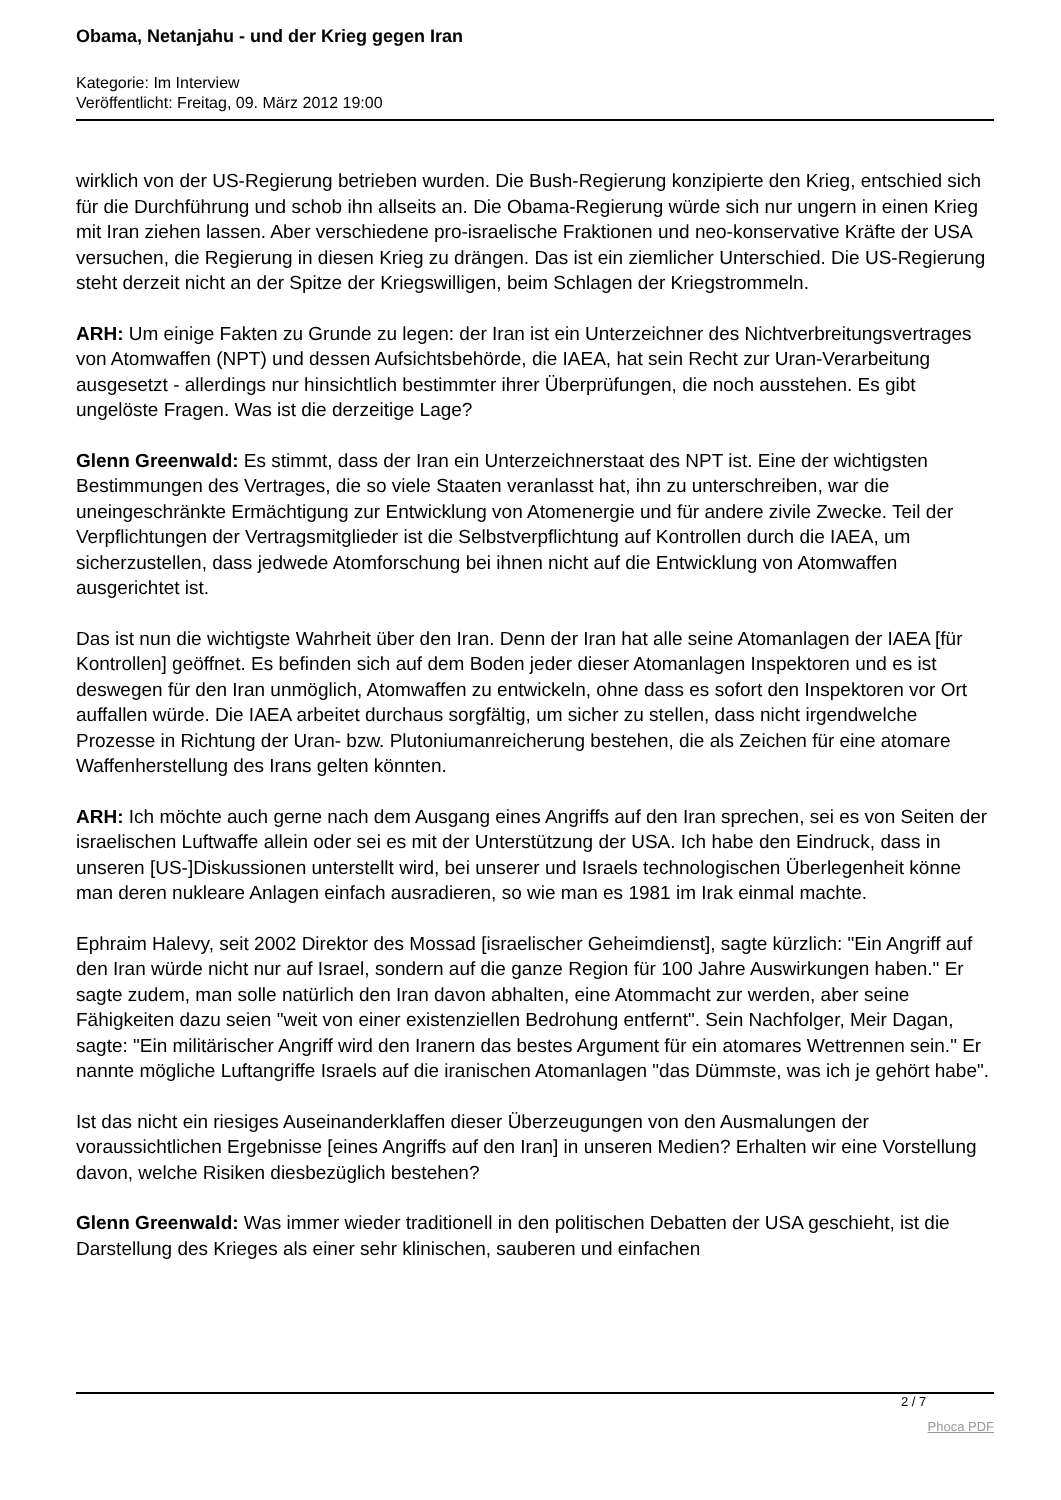Obama, Netanjahu - und der Krieg gegen Iran
Kategorie: Im Interview
Veröffentlicht: Freitag, 09. März 2012 19:00
wirklich von der US-Regierung betrieben wurden. Die Bush-Regierung konzipierte den Krieg, entschied sich für die Durchführung und schob ihn allseits an. Die Obama-Regierung würde sich nur ungern in einen Krieg mit Iran ziehen lassen. Aber verschiedene pro-israelische Fraktionen und neo-konservative Kräfte der USA versuchen, die Regierung in diesen Krieg zu drängen. Das ist ein ziemlicher Unterschied. Die US-Regierung steht derzeit nicht an der Spitze der Kriegswilligen, beim Schlagen der Kriegstrommeln.
ARH: Um einige Fakten zu Grunde zu legen: der Iran ist ein Unterzeichner des Nichtverbreitungsvertrages von Atomwaffen (NPT) und dessen Aufsichtsbehörde, die IAEA, hat sein Recht zur Uran-Verarbeitung ausgesetzt - allerdings nur hinsichtlich bestimmter ihrer Überprüfungen, die noch ausstehen. Es gibt ungelöste Fragen. Was ist die derzeitige Lage?
Glenn Greenwald: Es stimmt, dass der Iran ein Unterzeichnerstaat des NPT ist. Eine der wichtigsten Bestimmungen des Vertrages, die so viele Staaten veranlasst hat, ihn zu unterschreiben, war die uneingeschränkte Ermächtigung zur Entwicklung von Atomenergie und für andere zivile Zwecke. Teil der Verpflichtungen der Vertragsmitglieder ist die Selbstverpflichtung auf Kontrollen durch die IAEA, um sicherzustellen, dass jedwede Atomforschung bei ihnen nicht auf die Entwicklung von Atomwaffen ausgerichtet ist.
Das ist nun die wichtigste Wahrheit über den Iran. Denn der Iran hat alle seine Atomanlagen der IAEA [für Kontrollen] geöffnet. Es befinden sich auf dem Boden jeder dieser Atomanlagen Inspektoren und es ist deswegen für den Iran unmöglich, Atomwaffen zu entwickeln, ohne dass es sofort den Inspektoren vor Ort auffallen würde. Die IAEA arbeitet durchaus sorgfältig, um sicher zu stellen, dass nicht irgendwelche Prozesse in Richtung der Uran- bzw. Plutoniumanreicherung bestehen, die als Zeichen für eine atomare Waffenherstellung des Irans gelten könnten.
ARH: Ich möchte auch gerne nach dem Ausgang eines Angriffs auf den Iran sprechen, sei es von Seiten der israelischen Luftwaffe allein oder sei es mit der Unterstützung der USA. Ich habe den Eindruck, dass in unseren [US-]Diskussionen unterstellt wird, bei unserer und Israels technologischen Überlegenheit könne man deren nukleare Anlagen einfach ausradieren, so wie man es 1981 im Irak einmal machte.
Ephraim Halevy, seit 2002 Direktor des Mossad [israelischer Geheimdienst], sagte kürzlich: "Ein Angriff auf den Iran würde nicht nur auf Israel, sondern auf die ganze Region für 100 Jahre Auswirkungen haben." Er sagte zudem, man solle natürlich den Iran davon abhalten, eine Atommacht zur werden, aber seine Fähigkeiten dazu seien "weit von einer existenziellen Bedrohung entfernt". Sein Nachfolger, Meir Dagan, sagte: "Ein militärischer Angriff wird den Iranern das bestes Argument für ein atomares Wettrennen sein." Er nannte mögliche Luftangriffe Israels auf die iranischen Atomanlagen "das Dümmste, was ich je gehört habe".
Ist das nicht ein riesiges Auseinanderklaffen dieser Überzeugungen von den Ausmalungen der voraussichtlichen Ergebnisse [eines Angriffs auf den Iran] in unseren Medien? Erhalten wir eine Vorstellung davon, welche Risiken diesbezüglich bestehen?
Glenn Greenwald: Was immer wieder traditionell in den politischen Debatten der USA geschieht, ist die Darstellung des Krieges als einer sehr klinischen, sauberen und einfachen
2 / 7
Phoca PDF